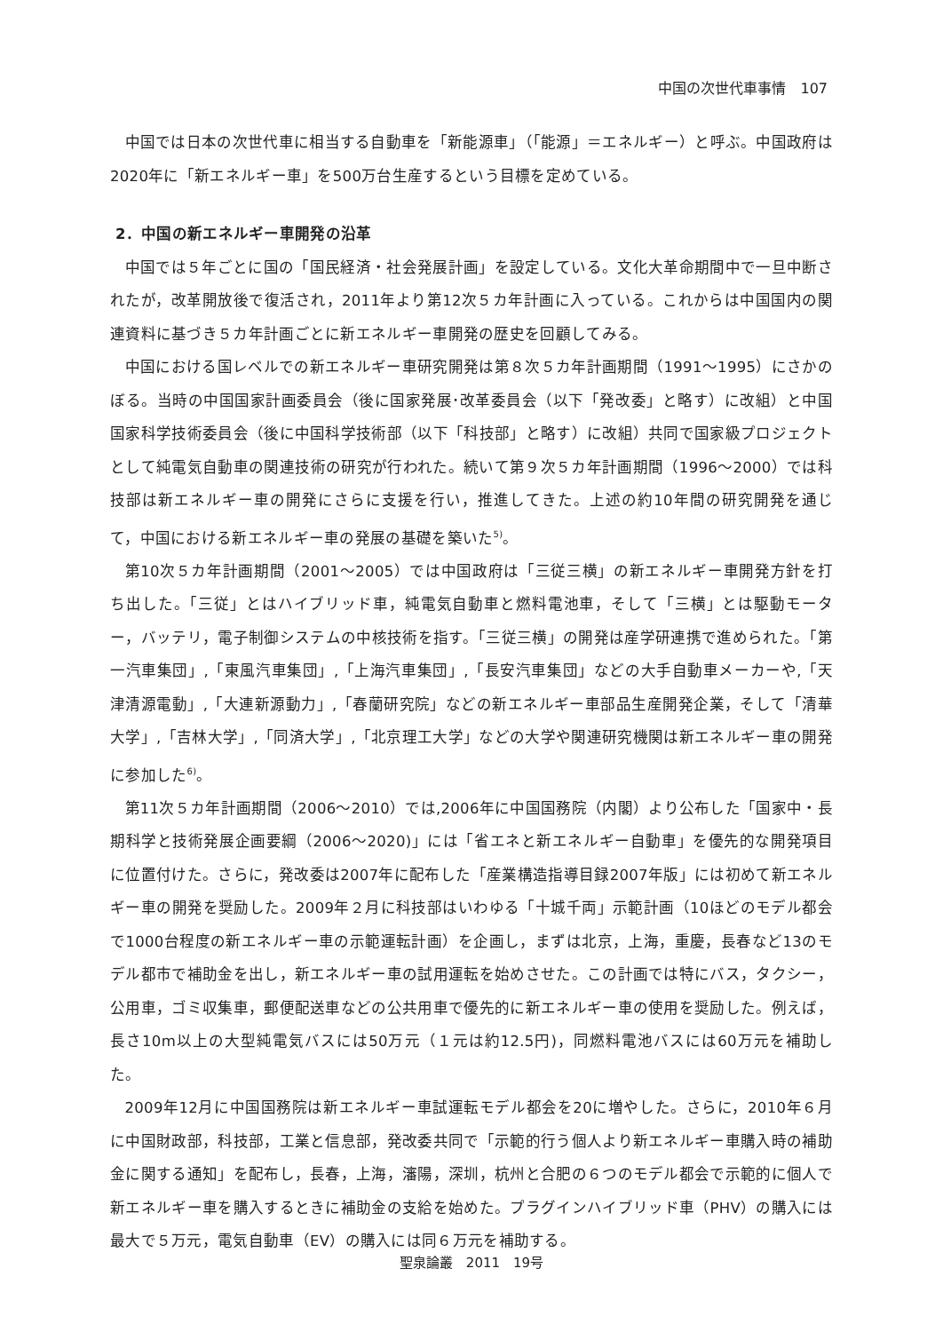中国の次世代車事情　107
中国では日本の次世代車に相当する自動車を「新能源車」（「能源」＝エネルギー）と呼ぶ。中国政府は2020年に「新エネルギー車」を500万台生産するという目標を定めている。
2．中国の新エネルギー車開発の沿革
中国では５年ごとに国の「国民経済・社会発展計画」を設定している。文化大革命期間中で一旦中断されたが，改革開放後で復活され，2011年より第12次５カ年計画に入っている。これからは中国国内の関連資料に基づき５カ年計画ごとに新エネルギー車開発の歴史を回顧してみる。
中国における国レベルでの新エネルギー車研究開発は第８次５カ年計画期間（1991～1995）にさかのぼる。当時の中国国家計画委員会（後に国家発展･改革委員会（以下「発改委」と略す）に改組）と中国国家科学技術委員会（後に中国科学技術部（以下「科技部」と略す）に改組）共同で国家級プロジェクトとして純電気自動車の関連技術の研究が行われた。続いて第９次５カ年計画期間（1996～2000）では科技部は新エネルギー車の開発にさらに支援を行い，推進してきた。上述の約10年間の研究開発を通じて，中国における新エネルギー車の発展の基礎を築いた<sup>5)</sup>。
第10次５カ年計画期間（2001～2005）では中国政府は「三従三横」の新エネルギー車開発方針を打ち出した。「三従」とはハイブリッド車，純電気自動車と燃料電池車，そして「三横」とは駆動モーター，バッテリ，電子制御システムの中核技術を指す。「三従三横」の開発は産学研連携で進められた。「第一汽車集団」,「東風汽車集団」,「上海汽車集団」,「長安汽車集団」などの大手自動車メーカーや,「天津清源電動」,「大連新源動力」,「春蘭研究院」などの新エネルギー車部品生産開発企業，そして「清華大学」,「吉林大学」,「同済大学」,「北京理工大学」などの大学や関連研究機関は新エネルギー車の開発に参加した<sup>6)</sup>。
第11次５カ年計画期間（2006～2010）では,2006年に中国国務院（内閣）より公布した「国家中・長期科学と技術発展企画要綱（2006～2020)」には「省エネと新エネルギー自動車」を優先的な開発項目に位置付けた。さらに，発改委は2007年に配布した「産業構造指導目録2007年版」には初めて新エネルギー車の開発を奨励した。2009年２月に科技部はいわゆる「十城千両」示範計画（10ほどのモデル都会で1000台程度の新エネルギー車の示範運転計画）を企画し，まずは北京，上海，重慶，長春など13のモデル都市で補助金を出し，新エネルギー車の試用運転を始めさせた。この計画では特にバス，タクシー，公用車，ゴミ収集車，郵便配送車などの公共用車で優先的に新エネルギー車の使用を奨励した。例えば，長さ10m以上の大型純電気バスには50万元（１元は約12.5円)，同燃料電池バスには60万元を補助した。
2009年12月に中国国務院は新エネルギー車試運転モデル都会を20に増やした。さらに，2010年６月に中国財政部，科技部，工業と信息部，発改委共同で「示範的行う個人より新エネルギー車購入時の補助金に関する通知」を配布し，長春，上海，瀋陽，深圳，杭州と合肥の６つのモデル都会で示範的に個人で新エネルギー車を購入するときに補助金の支給を始めた。プラグインハイブリッド車（PHV）の購入には最大で５万元，電気自動車（EV）の購入には同６万元を補助する。
聖泉論叢　2011　19号